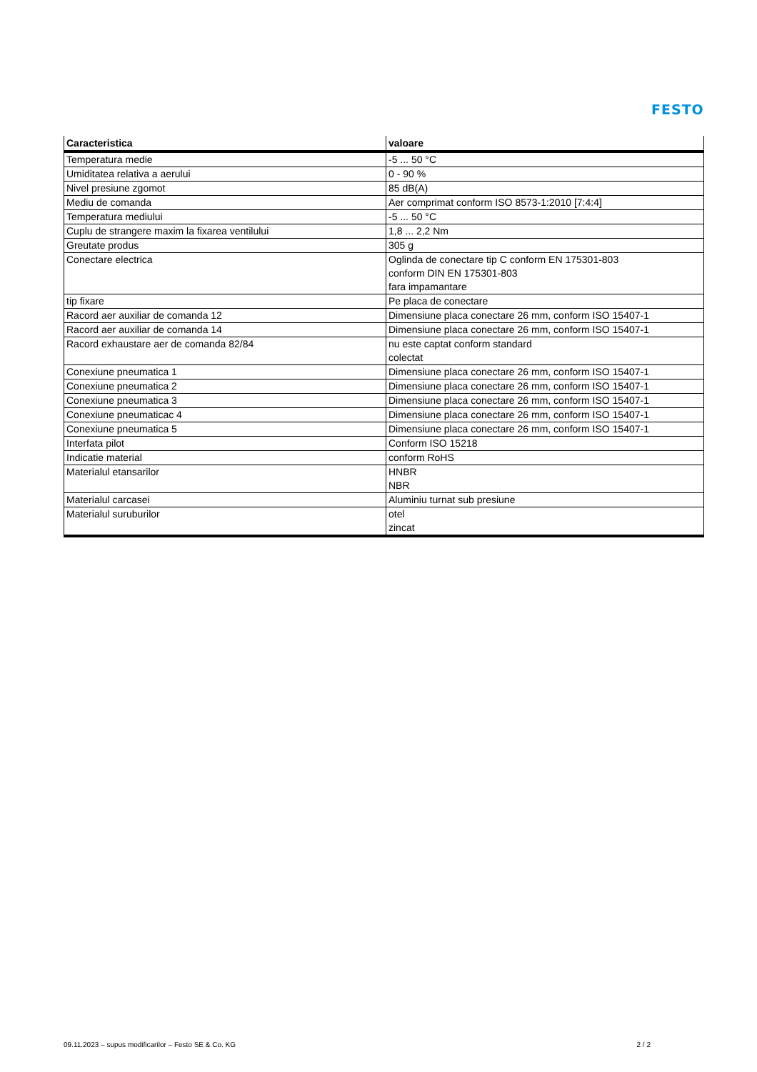FESTO
| Caracteristica | valoare |
| --- | --- |
| Temperatura medie | -5 ... 50 °C |
| Umiditatea relativa a aerului | 0 - 90 % |
| Nivel presiune zgomot | 85 dB(A) |
| Mediu de comanda | Aer comprimat conform ISO 8573-1:2010 [7:4:4] |
| Temperatura mediului | -5 ... 50 °C |
| Cuplu de strangere maxim la fixarea ventilului | 1,8 ... 2,2 Nm |
| Greutate produs | 305 g |
| Conectare electrica | Oglinda de conectare tip C conform EN 175301-803 conform DIN EN 175301-803 fara impamantare |
| tip fixare | Pe placa de conectare |
| Racord aer auxiliar de comanda 12 | Dimensiune placa conectare 26 mm, conform ISO 15407-1 |
| Racord aer auxiliar de comanda 14 | Dimensiune placa conectare 26 mm, conform ISO 15407-1 |
| Racord exhaustare aer de comanda 82/84 | nu este captat conform standard colectat |
| Conexiune pneumatica 1 | Dimensiune placa conectare 26 mm, conform ISO 15407-1 |
| Conexiune pneumatica 2 | Dimensiune placa conectare 26 mm, conform ISO 15407-1 |
| Conexiune pneumatica 3 | Dimensiune placa conectare 26 mm, conform ISO 15407-1 |
| Conexiune pneumaticac 4 | Dimensiune placa conectare 26 mm, conform ISO 15407-1 |
| Conexiune pneumatica 5 | Dimensiune placa conectare 26 mm, conform ISO 15407-1 |
| Interfata pilot | Conform ISO 15218 |
| Indicatie material | conform RoHS |
| Materialul etansarilor | HNBR NBR |
| Materialul carcasei | Aluminiu turnat sub presiune |
| Materialul suruburilor | otel zincat |
09.11.2023 – supus modificarilor – Festo SE & Co. KG 2 / 2